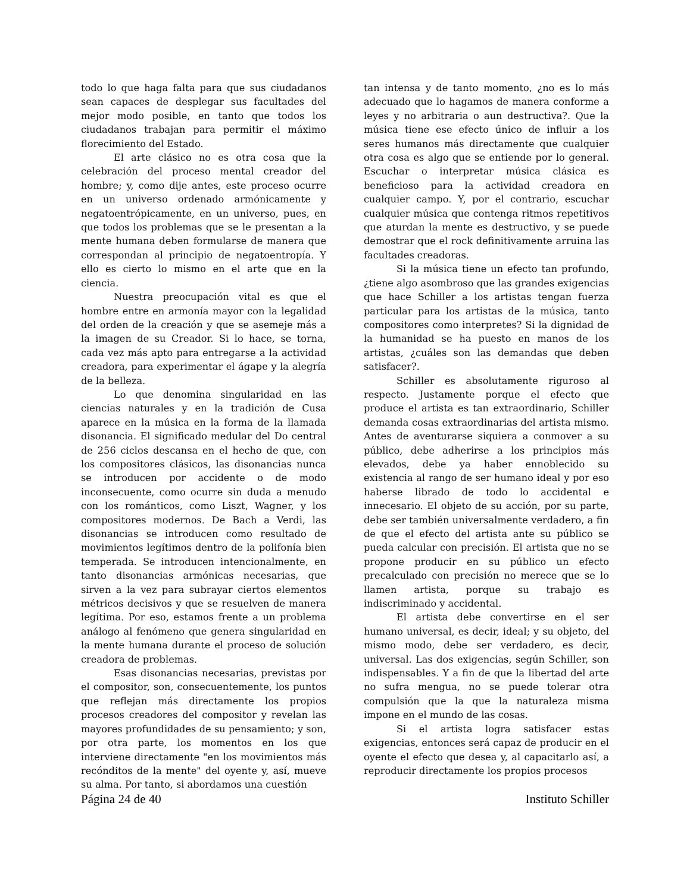todo lo que haga falta para que sus ciudadanos sean capaces de desplegar sus facultades del mejor modo posible, en tanto que todos los ciudadanos trabajan para permitir el máximo florecimiento del Estado.
El arte clásico no es otra cosa que la celebración del proceso mental creador del hombre; y, como dije antes, este proceso ocurre en un universo ordenado armónicamente y negatoentrópicamente, en un universo, pues, en que todos los problemas que se le presentan a la mente humana deben formularse de manera que correspondan al principio de negatoentropía. Y ello es cierto lo mismo en el arte que en la ciencia.
Nuestra preocupación vital es que el hombre entre en armonía mayor con la legalidad del orden de la creación y que se asemeje más a la imagen de su Creador. Si lo hace, se torna, cada vez más apto para entregarse a la actividad creadora, para experimentar el ágape y la alegría de la belleza.
Lo que denomina singularidad en las ciencias naturales y en la tradición de Cusa aparece en la música en la forma de la llamada disonancia. El significado medular del Do central de 256 ciclos descansa en el hecho de que, con los compositores clásicos, las disonancias nunca se introducen por accidente o de modo inconsecuente, como ocurre sin duda a menudo con los románticos, como Liszt, Wagner, y los compositores modernos. De Bach a Verdi, las disonancias se introducen como resultado de movimientos legítimos dentro de la polifonía bien temperada. Se introducen intencionalmente, en tanto disonancias armónicas necesarias, que sirven a la vez para subrayar ciertos elementos métricos decisivos y que se resuelven de manera legítima. Por eso, estamos frente a un problema análogo al fenómeno que genera singularidad en la mente humana durante el proceso de solución creadora de problemas.
Esas disonancias necesarias, previstas por el compositor, son, consecuentemente, los puntos que reflejan más directamente los propios procesos creadores del compositor y revelan las mayores profundidades de su pensamiento; y son, por otra parte, los momentos en los que interviene directamente "en los movimientos más recónditos de la mente" del oyente y, así, mueve su alma. Por tanto, si abordamos una cuestión
tan intensa y de tanto momento, ¿no es lo más adecuado que lo hagamos de manera conforme a leyes y no arbitraria o aun destructiva?. Que la música tiene ese efecto único de influir a los seres humanos más directamente que cualquier otra cosa es algo que se entiende por lo general. Escuchar o interpretar música clásica es beneficioso para la actividad creadora en cualquier campo. Y, por el contrario, escuchar cualquier música que contenga ritmos repetitivos que aturdan la mente es destructivo, y se puede demostrar que el rock definitivamente arruina las facultades creadoras.
Si la música tiene un efecto tan profundo, ¿tiene algo asombroso que las grandes exigencias que hace Schiller a los artistas tengan fuerza particular para los artistas de la música, tanto compositores como interpretes? Si la dignidad de la humanidad se ha puesto en manos de los artistas, ¿cuáles son las demandas que deben satisfacer?.
Schiller es absolutamente riguroso al respecto. Justamente porque el efecto que produce el artista es tan extraordinario, Schiller demanda cosas extraordinarias del artista mismo. Antes de aventurarse siquiera a conmover a su público, debe adherirse a los principios más elevados, debe ya haber ennoblecido su existencia al rango de ser humano ideal y por eso haberse librado de todo lo accidental e innecesario. El objeto de su acción, por su parte, debe ser también universalmente verdadero, a fin de que el efecto del artista ante su público se pueda calcular con precisión. El artista que no se propone producir en su público un efecto precalculado con precisión no merece que se lo llamen artista, porque su trabajo es indiscriminado y accidental.
El artista debe convertirse en el ser humano universal, es decir, ideal; y su objeto, del mismo modo, debe ser verdadero, es decir, universal. Las dos exigencias, según Schiller, son indispensables. Y a fin de que la libertad del arte no sufra mengua, no se puede tolerar otra compulsión que la que la naturaleza misma impone en el mundo de las cosas.
Si el artista logra satisfacer estas exigencias, entonces será capaz de producir en el oyente el efecto que desea y, al capacitarlo así, a reproducir directamente los propios procesos
Página 24 de 40 Instituto Schiller